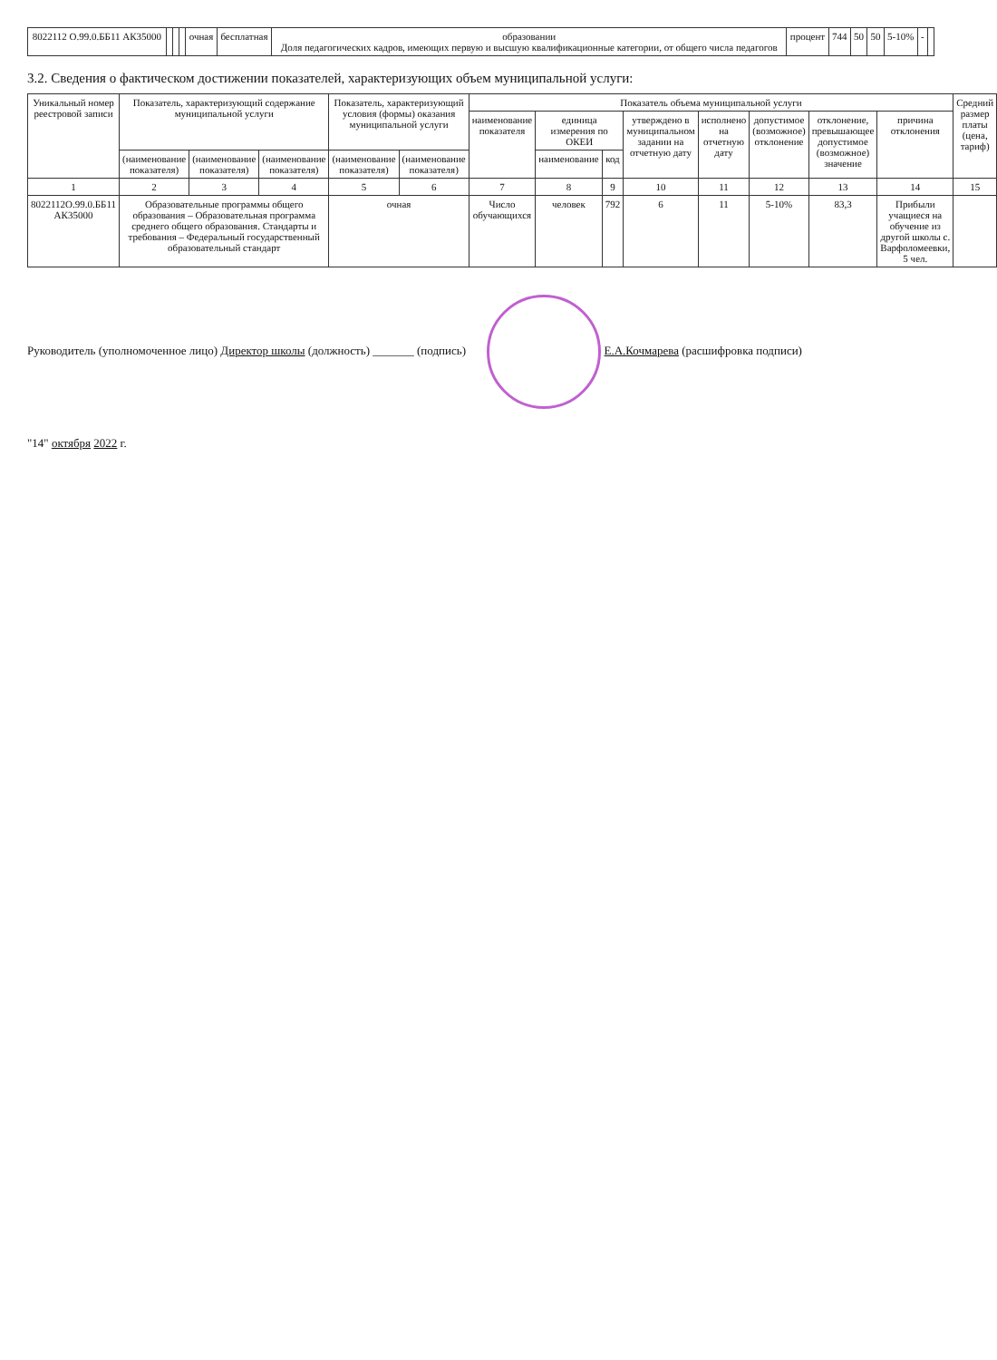| 8022112 О.99.0.ББ11 АК35000 | | | | очная | бесплатная | образовании Доля педагогических кадров, имеющих первую и высшую квалификационные категории, от общего числа педагогов | процент | 744 | 50 | 50 | 5-10% | - | |
3.2. Сведения о фактическом достижении показателей, характеризующих объем муниципальной услуги:
| Уникальный номер реестровой записи | Показатель, характеризующий содержание муниципальной услуги | | | Показатель, характеризующий условия (формы) оказания муниципальной услуги | | Показатель объема муниципальной услуги | | | | | | | | Средний размер платы (цена, тариф) |
| --- | --- | --- | --- | --- | --- | --- | --- | --- | --- | --- | --- | --- | --- | --- |
| | | | | | | наименование показателя | единица измерения по ОКЕИ | | утверждено в муниципальном задании на отчетную дату | исполнено на отчетную дату | допустимое (возможное) отклонение | отклонение, превышающее допустимое (возможное) значение | причина отклонения | |
| | (наименование показателя) | (наименование показателя) | (наименование показателя) | (наименование показателя) | (наименование показателя) | | наименование | код | | | | | | |
| 1 | 2 | 3 | 4 | 5 | 6 | 7 | 8 | 9 | 10 | 11 | 12 | 13 | 14 | 15 |
| 8022112О.99.0.ББ11 АК35000 | Образовательные программы общего образования – Образовательная программа среднего общего образования. Стандарты и требования – Федеральный государственный образовательный стандарт | | | очная | | Число обучающихся | человек | 792 | 6 | 11 | 5-10% | 83,3 | Прибыли учащиеся на обучение из другой школы с. Варфоломеевки, 5 чел. | |
Руководитель (уполномоченное лицо) Директор школы (должность) _______ (подпись) Е.А.Кочмарева (расшифровка подписи)
"14" октября 2022 г.